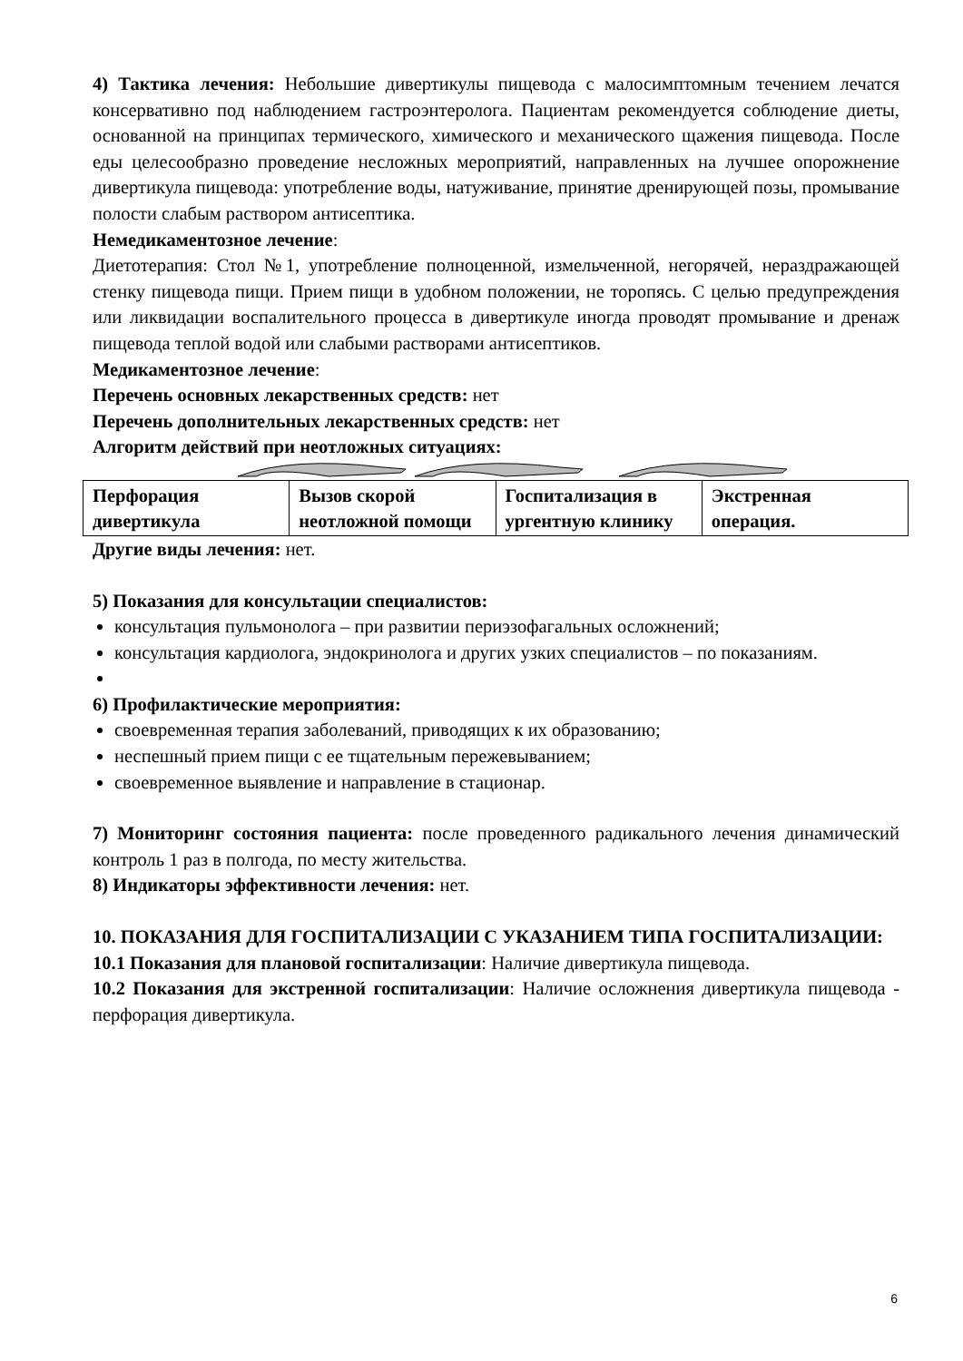4) Тактика лечения: Небольшие дивертикулы пищевода с малосимптомным течением лечатся консервативно под наблюдением гастроэнтеролога. Пациентам рекомендуется соблюдение диеты, основанной на принципах термического, химического и механического щажения пищевода. После еды целесообразно проведение несложных мероприятий, направленных на лучшее опорожнение дивертикула пищевода: употребление воды, натуживание, принятие дренирующей позы, промывание полости слабым раствором антисептика.
Немедикаментозное лечение:
Диетотерапия: Стол №1, употребление полноценной, измельченной, негорячей, нераздражающей стенку пищевода пищи. Прием пищи в удобном положении, не торопясь. С целью предупреждения или ликвидации воспалительного процесса в дивертикуле иногда проводят промывание и дренаж пищевода теплой водой или слабыми растворами антисептиков.
Медикаментозное лечение:
Перечень основных лекарственных средств: нет
Перечень дополнительных лекарственных средств: нет
Алгоритм действий при неотложных ситуациях:
| Перфорация дивертикула | Вызов скорой неотложной помощи | Госпитализация в ургентную клинику | Экстренная операция. |
Другие виды лечения: нет.
5) Показания для консультации специалистов:
консультация пульмонолога – при развитии периэзофагальных осложнений;
консультация кардиолога, эндокринолога и других узких специалистов – по показаниям.
6) Профилактические мероприятия:
своевременная терапия заболеваний, приводящих к их образованию;
неспешный прием пищи с ее тщательным пережевыванием;
своевременное выявление и направление в стационар.
7) Мониторинг состояния пациента: после проведенного радикального лечения динамический контроль 1 раз в полгода, по месту жительства.
8) Индикаторы эффективности лечения: нет.
10. ПОКАЗАНИЯ ДЛЯ ГОСПИТАЛИЗАЦИИ С УКАЗАНИЕМ ТИПА ГОСПИТАЛИЗАЦИИ:
10.1 Показания для плановой госпитализации: Наличие дивертикула пищевода.
10.2 Показания для экстренной госпитализации: Наличие осложнения дивертикула пищевода - перфорация дивертикула.
6